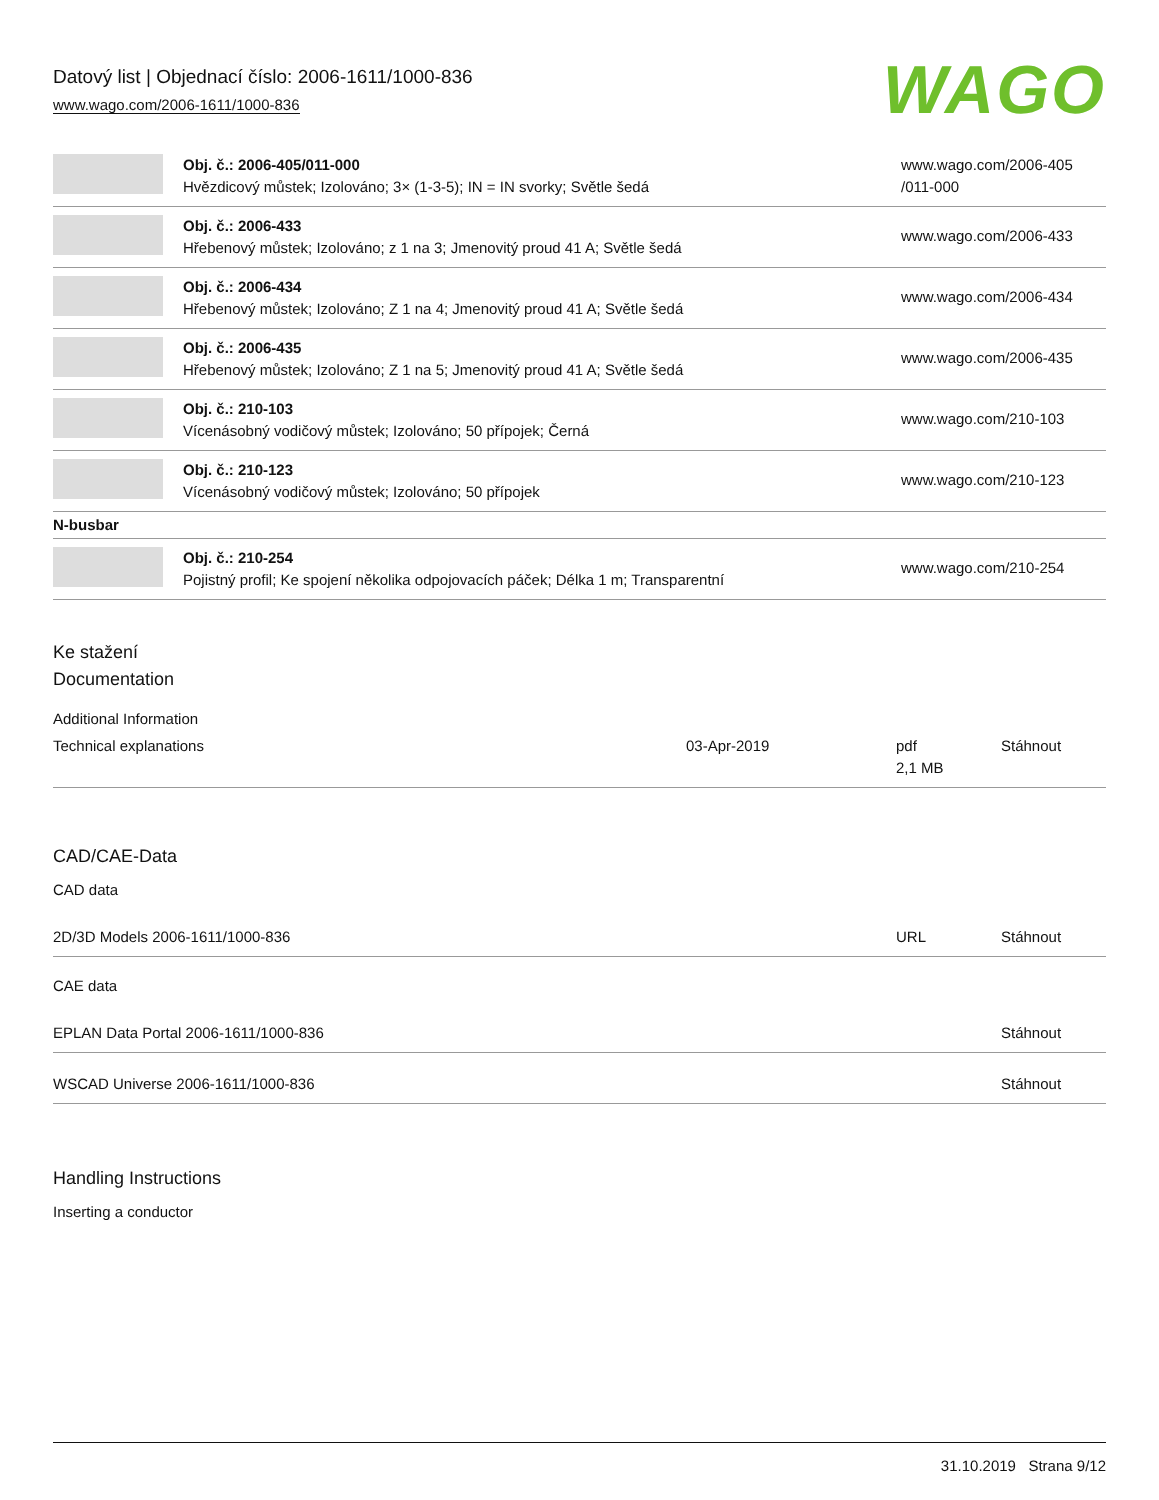Datový list | Objednací číslo: 2006-1611/1000-836
www.wago.com/2006-1611/1000-836
WAGO
| | Obj. č.: 2006-405/011-000 Hvězdicový můstek; Izolováno; 3× (1-3-5); IN = IN svorky; Světle šedá | www.wago.com/2006-405 /011-000 |
| | Obj. č.: 2006-433 Hřebenový můstek; Izolováno; z 1 na 3; Jmenovitý proud 41 A; Světle šedá | www.wago.com/2006-433 |
| | Obj. č.: 2006-434 Hřebenový můstek; Izolováno; Z 1 na 4; Jmenovitý proud 41 A; Světle šedá | www.wago.com/2006-434 |
| | Obj. č.: 2006-435 Hřebenový můstek; Izolováno; Z 1 na 5; Jmenovitý proud 41 A; Světle šedá | www.wago.com/2006-435 |
| | Obj. č.: 210-103 Vícenásobný vodičový můstek; Izolováno; 50 přípojek; Černá | www.wago.com/210-103 |
| | Obj. č.: 210-123 Vícenásobný vodičový můstek; Izolováno; 50 přípojek | www.wago.com/210-123 |
| N-busbar | | |
| | Obj. č.: 210-254 Pojistný profil; Ke spojení několika odpojovacích páček; Délka 1 m; Transparentní | www.wago.com/210-254 |
Ke stažení
Documentation
Additional Information
| Technical explanations | 03-Apr-2019 | pdf 2,1 MB | Stáhnout |
CAD/CAE-Data
CAD data
| 2D/3D Models 2006-1611/1000-836 | URL | Stáhnout |
CAE data
| EPLAN Data Portal 2006-1611/1000-836 | Stáhnout |
| WSCAD Universe 2006-1611/1000-836 | Stáhnout |
Handling Instructions
Inserting a conductor
31.10.2019 Strana 9/12